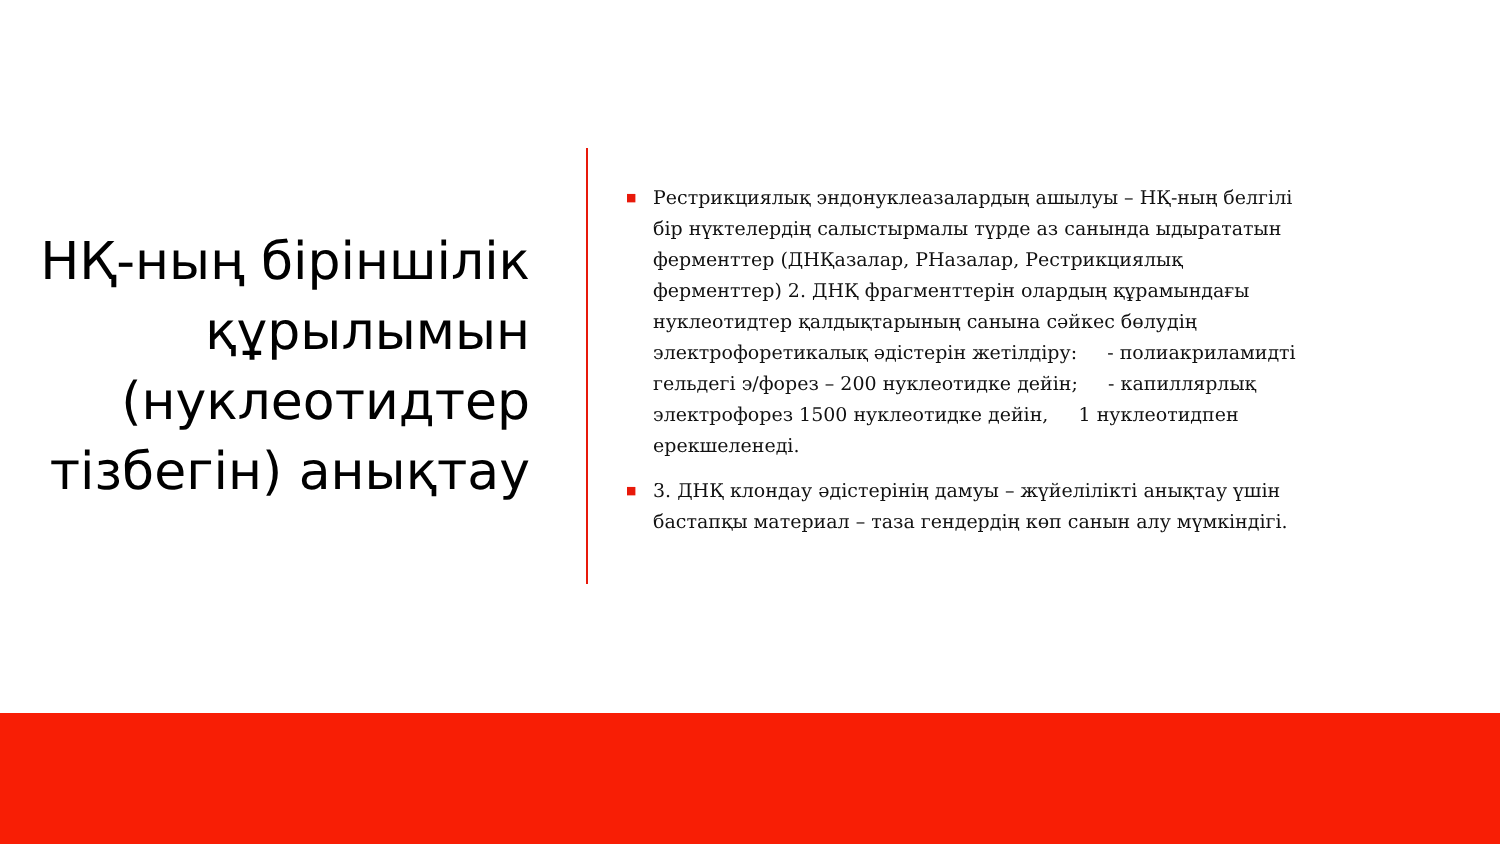НҚ-ның біріншілік құрылымын (нуклеотидтер тізбегін) анықтау
■
Рестрикциялық эндонуклеазалардың ашылуы – НҚ-ның белгілі бір нүктелердің салыстырмалы түрде аз санында ыдырататын ферменттер (ДНҚазалар, РНазалар, Рестрикциялық ферменттер) 2. ДНҚ фрагменттерін олардың құрамындағы нуклеотидтер қалдықтарының санына сәйкес бөлудің электрофоретикалық әдістерін жетілдіру: - полиакриламидті гельдегі э/форез – 200 нуклеотидке дейін; - капиллярлық электрофорез 1500 нуклеотидке дейін, 1 нуклеотидпен ерекшеленеді.
■
3. ДНҚ клондау әдістерінің дамуы – жүйелілікті анықтау үшін бастапқы материал – таза гендердің көп санын алу мүмкіндігі.